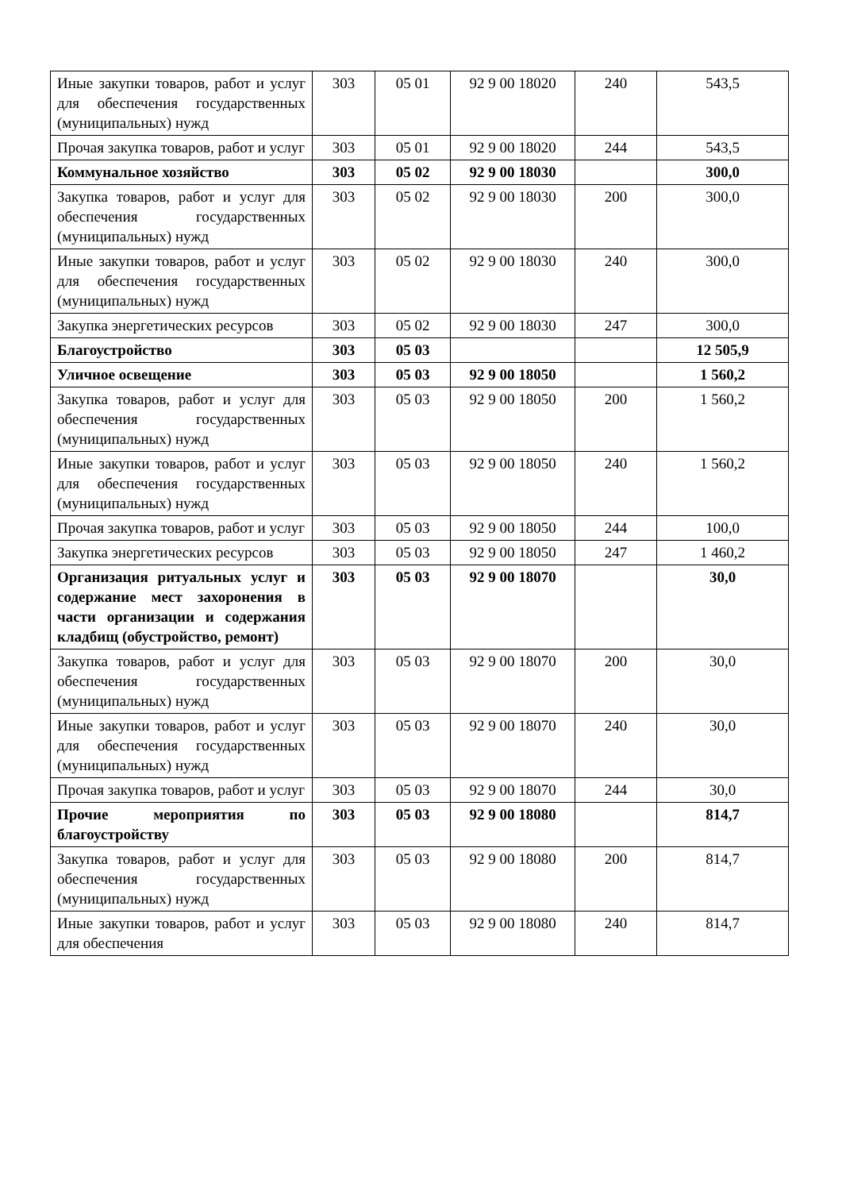| Иные закупки товаров, работ и услуг для обеспечения государственных (муниципальных) нужд | 303 | 05 01 | 92 9 00 18020 | 240 | 543,5 |
| Прочая закупка товаров, работ и услуг | 303 | 05 01 | 92 9 00 18020 | 244 | 543,5 |
| Коммунальное хозяйство | 303 | 05 02 | 92 9 00 18030 | | 300,0 |
| Закупка товаров, работ и услуг для обеспечения государственных (муниципальных) нужд | 303 | 05 02 | 92 9 00 18030 | 200 | 300,0 |
| Иные закупки товаров, работ и услуг для обеспечения государственных (муниципальных) нужд | 303 | 05 02 | 92 9 00 18030 | 240 | 300,0 |
| Закупка энергетических ресурсов | 303 | 05 02 | 92 9 00 18030 | 247 | 300,0 |
| Благоустройство | 303 | 05 03 | | | 12 505,9 |
| Уличное освещение | 303 | 05 03 | 92 9 00 18050 | | 1 560,2 |
| Закупка товаров, работ и услуг для обеспечения государственных (муниципальных) нужд | 303 | 05 03 | 92 9 00 18050 | 200 | 1 560,2 |
| Иные закупки товаров, работ и услуг для обеспечения государственных (муниципальных) нужд | 303 | 05 03 | 92 9 00 18050 | 240 | 1 560,2 |
| Прочая закупка товаров, работ и услуг | 303 | 05 03 | 92 9 00 18050 | 244 | 100,0 |
| Закупка энергетических ресурсов | 303 | 05 03 | 92 9 00 18050 | 247 | 1 460,2 |
| Организация ритуальных услуг и содержание мест захоронения в части организации и содержания кладбищ (обустройство, ремонт) | 303 | 05 03 | 92 9 00 18070 | | 30,0 |
| Закупка товаров, работ и услуг для обеспечения государственных (муниципальных) нужд | 303 | 05 03 | 92 9 00 18070 | 200 | 30,0 |
| Иные закупки товаров, работ и услуг для обеспечения государственных (муниципальных) нужд | 303 | 05 03 | 92 9 00 18070 | 240 | 30,0 |
| Прочая закупка товаров, работ и услуг | 303 | 05 03 | 92 9 00 18070 | 244 | 30,0 |
| Прочие мероприятия по благоустройству | 303 | 05 03 | 92 9 00 18080 | | 814,7 |
| Закупка товаров, работ и услуг для обеспечения государственных (муниципальных) нужд | 303 | 05 03 | 92 9 00 18080 | 200 | 814,7 |
| Иные закупки товаров, работ и услуг для обеспечения | 303 | 05 03 | 92 9 00 18080 | 240 | 814,7 |